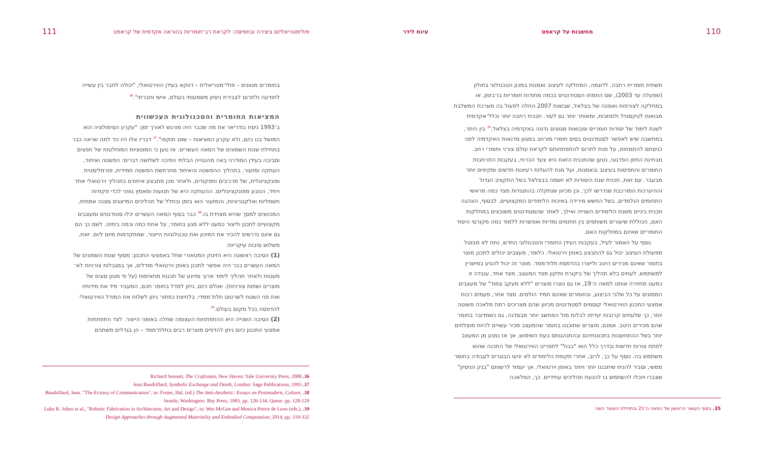110 מחשבות על קראפט עינת לידר
תשתית חומרית רחבה. לדוגמה, המחלקה לעיצוב ואמנות במכון הטכנולוגי בחולון (שפעלה עד 2003), שם התמחו הסטודנטים בכמה מתודות חומריות בו־בזמן, או במחלקה לצורפות ואופנה של בצלאל, שבשנת 2007 החלה לפעול בה מערכת המשלבת מבואות לטקסטיל ולמתכות, ומאוחר יותר גם לעור. תכנית רחבה יותר וכלל־אקדמית לשנת לימוד של יסודות חומריים ומבואות מגוונים נדונה באקדמיה בצלאל,<sup>35</sup> בין היתר, במחשבה שיש לאפשר לסטודנטים בסיס חומרי מורחב במגוון סדנאות האקדמיה לפני כניסתם להתמחות, על מנת לתרום להתפתחותם לקראת עולם צורני וחומרי רחב. מבחינת החזון הפדגוגי, נטען שהתכנית הזאת היא צעד הכרחי, בעקבות התרחבות החומרים והתפיסות בעיצוב ובאמנות, ועל מנת להעלות רעיונות חדשים ומקיפים יותר מבעבר. עם זאת, תכנית שנת היסודות לא יושמה בבצלאל בשל התקציב הגדול וההיערכות המורכבת שנדרשו לכך, וכן מכיוון שנתקלה בהתנגדות מצד כמה מראשי התחומים הנלמדים, בשל החשש מירידה באיכות הלימודים המקצועיים. לבסוף, הונהגה תכנית ביניים משנת הלימודים השנייה ואילך, לאחר שהסטודנטים משובצים במחלקות האם, הכוללת שיעורים משותפים בין תחומים ומדיות ואפשרות ללמוד כמה מקורסי היסוד החומריים שאינם במחלקות האם.
  נוסף על האמור לעיל, בעקבות העידן החומרי והטכנולוגי החדש, נתח לא מבוטל מפעולת העיצוב יכול גם להתבצע באופן וירטואלי. כלומר, מעצבים יכולים לתכנן מוצר בחומר שאינם מכירים היטב ולייצרו בהדפסת תלת־ממד. מוצר זה יכול להגיע במישרין למשתמש, לעתים בלא תהליך של ביקורת ותיקון מצד המעצב. מצד אחד, עובדה זו כמעט מחזירה אותנו למאה ה־19, אז גם נוצרו מוצרים "ללא מעקב צמוד" של מעצבים הממונים על כל שלבי הביצוע, ובחומרים שאינם תמיד הולמים. מצד אחר, פעמים רבות אמצעי התכנון הווירטואלי קוסמים לסטודנטים מכיוון שהם מצריכים רמת מלאכה פשוטה יותר, כך שלעתים קרובות יעדיפו לבלות מול המחשב יותר מבסדנה, גם כשמדובר בחומר שהם מכירים היטב. אמנם, מוצרים שתוכננו בחומר שהמעצב מכיר עשויים להיות מוצלחים יותר בשל ההתחשבות בתכונותיהם ובהתנהגותם בעת השימוש, אך אז נמנע מן המעצב לפתח צורות חדשות ובדרך כלל הוא "כבול" לתפריט הווירטואלי של התכנה שהוא משתמש בה. נוסף על כך, לרוב, אחרי תקופת הלימודים לא יגיעו הבוגרים לעבודה בחומר ממשי, וסביר להניח שיתכננו יותר ויותר באופן וירטואלי, אך יעמוד לרשותם "בנק הניסיון" שצברו ויוכלו להשתמש בו להנעת תהליכים עתידיים. כך, המלאכה
35. בסוף העשור הראשון של המאה ה־21 ובתחילת העשור השני.
פולימטריאליזם ביצירה ובתפיסה: לקראת רב־חומריות בהוראה אקדמית של קראפט 111
בחומרים מגוונים – פולי־מטריאלית – דווקא בעידן הווירטואלי, "יכולה לחבר בין עשייה לתודעה ולתרום לצבירת ניסיון משמעותי בעולם, אישי וחברתי".<sup>36</sup>
המציאות החומרית והטכנולוגית העכשווית
ב־1993 ניסח בודריאר את מה שכבר היה מורגש לאורך זמן: "עקרון הסימולציה הוא המושל בנו כיום, ולא עקרון המציאות – שפג תוקפו".<sup>37</sup> דבריו אלו היו הד למה שראה כבר בתחילת שנות השמונים של המאה העשרים. אז טען כי המוטציות המוחלטות של חפצים וסביבה בעידן המודרני באה מהנטייה הבלתי הפיכה לשלושה דברים: הפשטה ואיחוד, העתקה ומזעור. בתהליך ההפשטה והאיחוד מתרחשת הפשטה תמידית, פורמליסטית ופונקציונלית, של מרכיבים ותפקודים, ולאחר מכן מתבצע איחודם בתהליך וירטואלי אחד ויחיד, הנובע מפונקציונליזם. ההעתקה היא של תנועות ומאמץ גופני לכדי פקודות חשמליות ואלקטרוניות, והמזעור הוא בזמן ובחלל של תהליכים המייצגים סצנה אמתית, המכווצים למסך שהיא מצוידת בו.<sup>38</sup> כבר בסוף המאה העשרים יכלו סטודנטים ומעצבים מקצועיים לתכנן וליצור כמעט ללא מגע בחומר, על אחת כמה וכמה בימינו. לשם כך הם גם אינם נדרשים להכיר את המיכון ואת טכנולוגיות הייצור, שמתקדמות מיום ליום. זאת, משלוש סיבות עיקריות:
(1) הסיבה ראשונה היא הזינוק המטאורי שחל באמצעי התכנון: מסוף שנות השמונים של המאה העשרים כבר היה אפשר לתכנן באופן וירטואלי מודלים, אך במגבלות צורניות לא־מעטות ולאחר תהליך לימוד ארוך ומייגע של תכנות מתאימות (על פי מגוון סוגים של מוצרים ושפות צורניות). ואולם כיום, ניתן למדל בחומר חכם, המעביר מיד את מידותיו ואת פני השטח לשרטוט תלת־ממדי. בלחיצת כפתור ניתן לשלוח את המודל הווירטואלי להדפסה בכל מקום בעולם.<sup>39</sup>
(2) הסיבה השנייה היא ההתפתחות העצומה שחלה באופני הייצור. לצד התפתחות אמצעי התכנון כיום ניתן להדפיס מוצרים רבים בתלת־ממד – הן בגדלים משתנים
36. Richard Sennett, The Craftsman, New Haven: Yale University Press, 2008
37. Jean Baudrillard, Symbolic Exchange and Death, London: Sage Publications, 1993
38. Baudrillard, Jean. "The Ecstasy of Communication", in: Foster, Hal. (ed.) The Anti-Aesthetic: Essays on Postmodern, Culture, Seattle, Washington: Bay Press, 1983. pp. 126-134. Quote: pp. 128-129
39. Luke R. Johns et al., "Robotic Fabrication in Architecture, Art and Design", in: Wes McGee and Monica Ponce de Leon (eds.), Design Approaches through Augmented Materiality and Embodied Computation, 2014, pp. 319-332